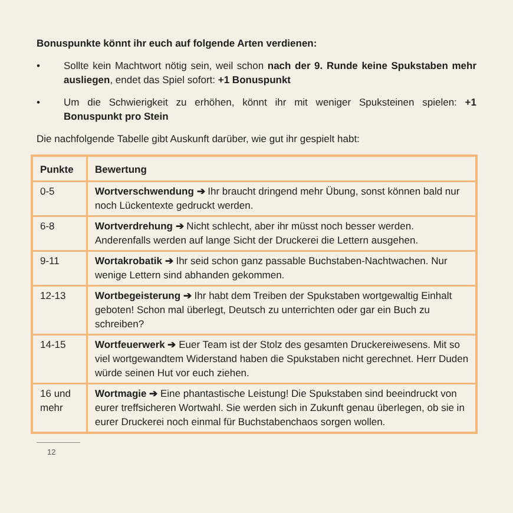Bonuspunkte könnt ihr euch auf folgende Arten verdienen:
• Sollte kein Machtwort nötig sein, weil schon nach der 9. Runde keine Spukstaben mehr ausliegen, endet das Spiel sofort: +1 Bonuspunkt
• Um die Schwierigkeit zu erhöhen, könnt ihr mit weniger Spuksteinen spielen: +1 Bonuspunkt pro Stein
Die nachfolgende Tabelle gibt Auskunft darüber, wie gut ihr gespielt habt:
| Punkte | Bewertung |
| --- | --- |
| 0-5 | Wortverschwendung ➔ Ihr braucht dringend mehr Übung, sonst können bald nur noch Lückentexte gedruckt werden. |
| 6-8 | Wortverdrehung ➔ Nicht schlecht, aber ihr müsst noch besser werden. Anderenfalls werden auf lange Sicht der Druckerei die Lettern ausgehen. |
| 9-11 | Wortakrobatik ➔ Ihr seid schon ganz passable Buchstaben-Nachtwachen. Nur wenige Lettern sind abhanden gekommen. |
| 12-13 | Wortbegeisterung ➔ Ihr habt dem Treiben der Spukstaben wortgewaltig Einhalt geboten! Schon mal überlegt, Deutsch zu unterrichten oder gar ein Buch zu schreiben? |
| 14-15 | Wortfeuerwerk ➔ Euer Team ist der Stolz des gesamten Druckereiwesens. Mit so viel wortgewandtem Widerstand haben die Spukstaben nicht gerechnet. Herr Duden würde seinen Hut vor euch ziehen. |
| 16 und mehr | Wortmagie ➔ Eine phantastische Leistung! Die Spukstaben sind beeindruckt von eurer treffsicheren Wortwahl. Sie werden sich in Zukunft genau überlegen, ob sie in eurer Druckerei noch einmal für Buchstabenchaos sorgen wollen. |
12